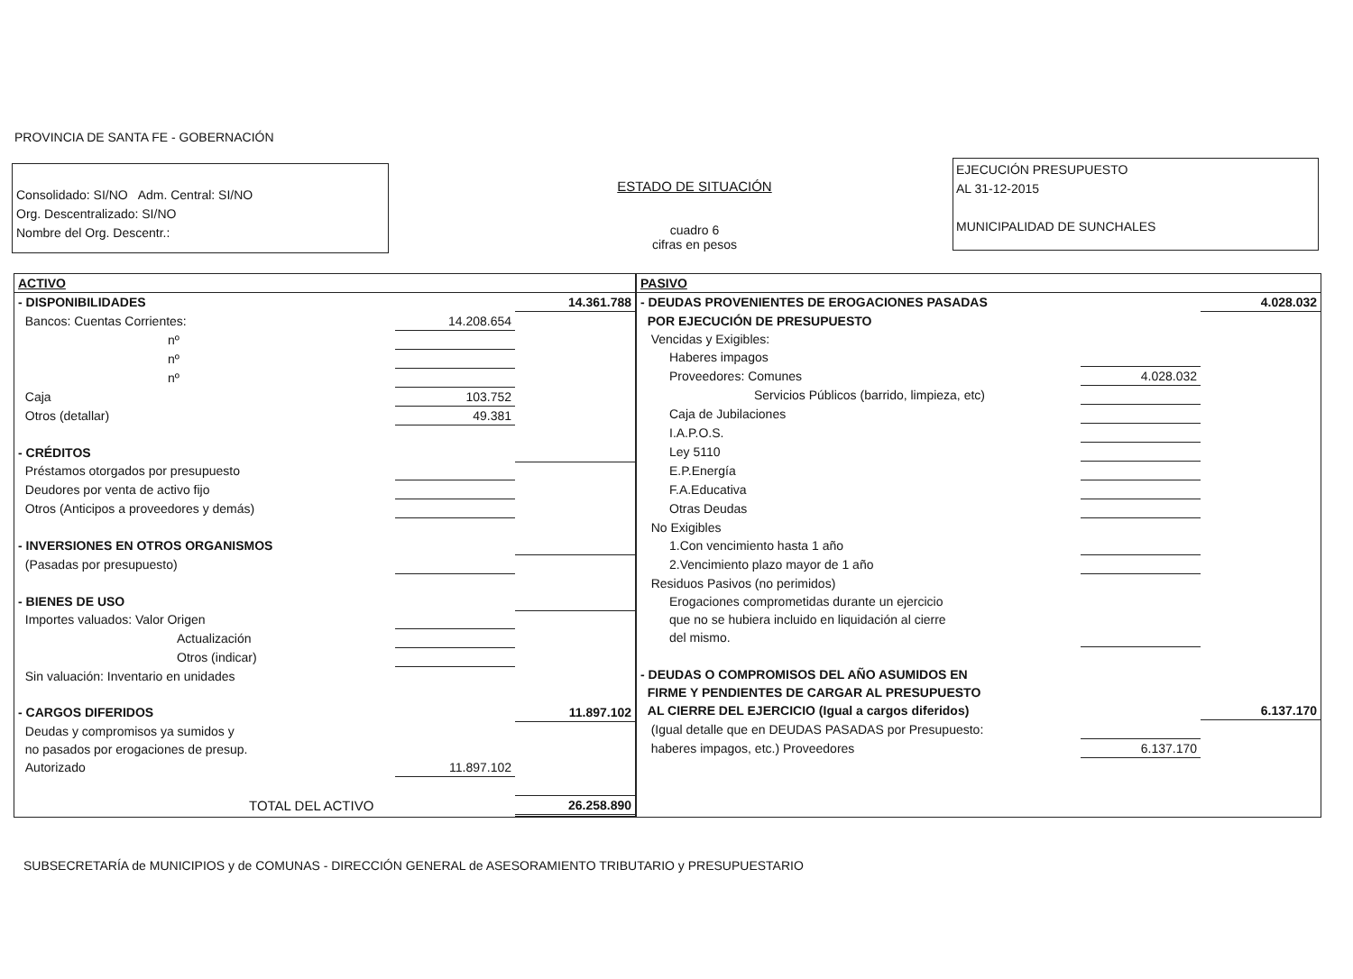PROVINCIA DE SANTA FE - GOBERNACIÓN
Consolidado: SI/NO Adm. Central: SI/NO
Org. Descentralizado: SI/NO
Nombre del Org. Descentr.:
ESTADO DE SITUACIÓN
cuadro 6
cifras en pesos
EJECUCIÓN PRESUPUESTO
AL 31-12-2015
MUNICIPALIDAD DE SUNCHALES
ACTIVO
| - DISPONIBILIDADES | | 14.361.788 |
| Bancos: Cuentas Corrientes: | 14.208.654 | |
| nº | | |
| nº | | |
| nº | | |
| Caja | 103.752 | |
| Otros (detallar) | 49.381 | |
| - CRÉDITOS | | |
| Préstamos otorgados por presupuesto | | |
| Deudores por venta de activo fijo | | |
| Otros (Anticipos a proveedores y demás) | | |
| - INVERSIONES EN OTROS ORGANISMOS | | |
| (Pasadas por presupuesto) | | |
| - BIENES DE USO | | |
| Importes valuados: Valor Origen | | |
| Actualización | | |
| Otros (indicar) | | |
| Sin valuación: Inventario en unidades | | |
| - CARGOS DIFERIDOS | | 11.897.102 |
| Deudas y compromisos ya sumidos y | | |
| no pasados por erogaciones de presup. | | |
| Autorizado | 11.897.102 | |
| TOTAL DEL ACTIVO | | 26.258.890 |
PASIVO
| - DEUDAS PROVENIENTES DE EROGACIONES PASADAS | | 4.028.032 |
| POR EJECUCIÓN DE PRESUPUESTO | | |
| Vencidas y Exigibles: | | |
| Haberes impagos | | |
| Proveedores: Comunes | 4.028.032 | |
| Servicios Públicos (barrido, limpieza, etc) | | |
| Caja de Jubilaciones | | |
| I.A.P.O.S. | | |
| Ley 5110 | | |
| E.P.Energía | | |
| F.A.Educativa | | |
| Otras Deudas | | |
| No Exigibles | | |
| 1.Con vencimiento hasta 1 año | | |
| 2.Vencimiento plazo mayor de 1 año | | |
| Residuos Pasivos (no perimidos) | | |
| Erogaciones comprometidas durante un ejercicio | | |
| que no se hubiera incluido en liquidación al cierre | | |
| del mismo. | | |
| - DEUDAS O COMPROMISOS DEL AÑO ASUMIDOS EN | | |
| FIRME Y PENDIENTES DE CARGAR AL PRESUPUESTO | | |
| AL CIERRE DEL EJERCICIO (Igual a cargos diferidos) | | 6.137.170 |
| (Igual detalle que en DEUDAS PASADAS por Presupuesto: | | |
| haberes impagos, etc.) Proveedores | 6.137.170 | |
SUBSECRETARÍA de MUNICIPIOS y de COMUNAS - DIRECCIÓN GENERAL de ASESORAMIENTO TRIBUTARIO y PRESUPUESTARIO